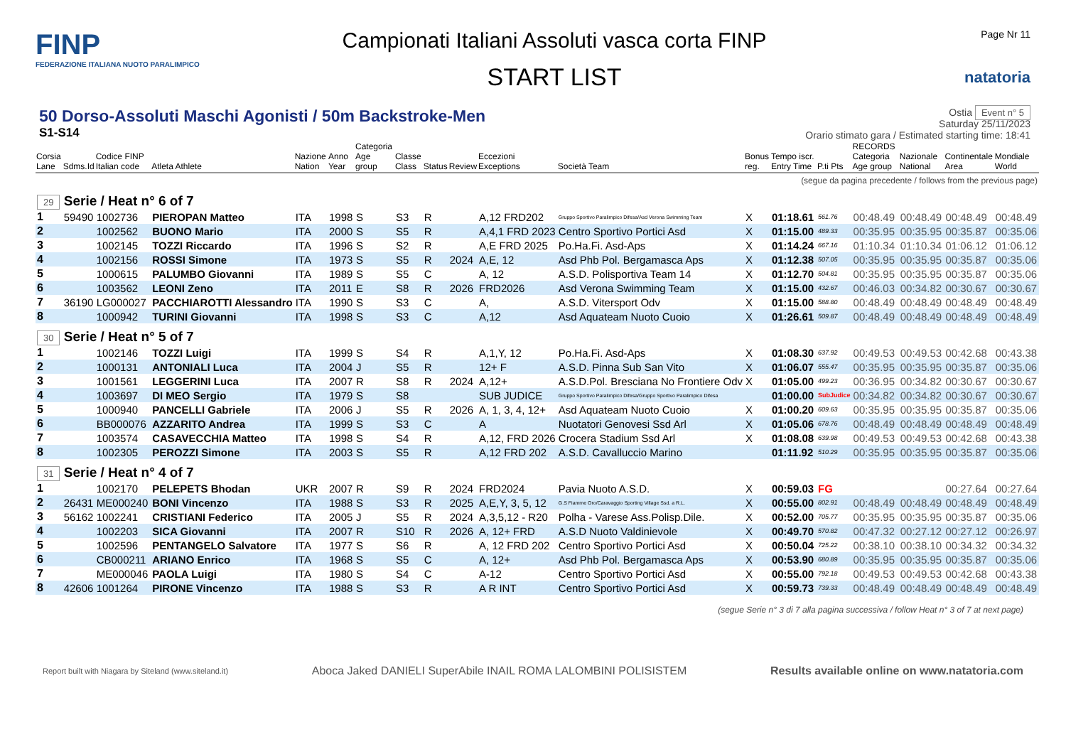FINP
FEDERAZIONE ITALIANA NUOTO PARALIMPICO
Campionati Italiani Assoluti vasca corta FINP
START LIST
Page Nr 11
natatoria
50 Dorso-Assoluti Maschi Agonisti / 50m Backstroke-Men
S1-S14
Ostia Event n° 5
Saturday 25/11/2023
Orario stimato gara / Estimated starting time: 18:41
| Corsia Lane | Sdms.Id | Codice FINP Italian code | Atleta Athlete | Nazione Nation | Anno Year | Categoria Age group | Classe Class | Status | Review | Eccezioni Exceptions | Società Team | Bonus reg. | Tempo iscr. Entry Time | P.ti Pts | RECORDS Categoria Age group | Nazionale National | Continentale Area | Mondiale World |
| --- | --- | --- | --- | --- | --- | --- | --- | --- | --- | --- | --- | --- | --- | --- | --- | --- | --- | --- |
| (segue da pagina precedente / follows from the previous page) | | | | | | | | | | | | | | | | | | |
| 29 Serie / Heat n° 6 of 7 | | | | | | | | | | | | | | | | | | |
| 1 | 59490 | 1002736 | PIEROPAN Matteo | ITA | 1998 | S | S3 | R | | A,12 FRD202 | Gruppo Sportivo Paralimpico Difesa/Asd Verona Swimming Team | X | 01:18.61 | 561.76 | 00:48.49 | 00:48.49 | 00:48.49 | 00:48.49 |
| 2 | | 1002562 | BUONO Mario | ITA | 2000 | S | S5 | R | | A,4,1 FRD 2023 | Centro Sportivo Portici Asd | X | 01:15.00 | 489.33 | 00:35.95 | 00:35.95 | 00:35.87 | 00:35.06 |
| 3 | | 1002145 | TOZZI Riccardo | ITA | 1996 | S | S2 | R | | A,E FRD 2025 | Po.Ha.Fi. Asd-Aps | X | 01:14.24 | 667.16 | 01:10.34 | 01:10.34 | 01:06.12 | 01:06.12 |
| 4 | | 1002156 | ROSSI Simone | ITA | 1973 | S | S5 | R | 2024 | A,E, 12 | Asd Phb Pol. Bergamasca Aps | X | 01:12.38 | 507.05 | 00:35.95 | 00:35.95 | 00:35.87 | 00:35.06 |
| 5 | | 1000615 | PALUMBO Giovanni | ITA | 1989 | S | S5 | C | | A, 12 | A.S.D. Polisportiva Team 14 | X | 01:12.70 | 504.81 | 00:35.95 | 00:35.95 | 00:35.87 | 00:35.06 |
| 6 | | 1003562 | LEONI Zeno | ITA | 2011 | E | S8 | R | 2026 | FRD2026 | Asd Verona Swimming Team | X | 01:15.00 | 432.67 | 00:46.03 | 00:34.82 | 00:30.67 | 00:30.67 |
| 7 | 36190 | LG000027 | PACCHIAROTTI Alessandro | ITA | 1990 | S | S3 | C | | A, | A.S.D. Vitersport Odv | X | 01:15.00 | 588.80 | 00:48.49 | 00:48.49 | 00:48.49 | 00:48.49 |
| 8 | | 1000942 | TURINI Giovanni | ITA | 1998 | S | S3 | C | | A,12 | Asd Aquateam Nuoto Cuoio | X | 01:26.61 | 509.87 | 00:48.49 | 00:48.49 | 00:48.49 | 00:48.49 |
| 30 Serie / Heat n° 5 of 7 | | | | | | | | | | | | | | | | | | |
| 1 | | 1002146 | TOZZI Luigi | ITA | 1999 | S | S4 | R | | A,1,Y, 12 | Po.Ha.Fi. Asd-Aps | X | 01:08.30 | 637.92 | 00:49.53 | 00:49.53 | 00:42.68 | 00:43.38 |
| 2 | | 1000131 | ANTONIALI Luca | ITA | 2004 | J | S5 | R | | 12+ F | A.S.D. Pinna Sub San Vito | X | 01:06.07 | 555.47 | 00:35.95 | 00:35.95 | 00:35.87 | 00:35.06 |
| 3 | | 1001561 | LEGGERINI Luca | ITA | 2007 | R | S8 | R | 2024 | A,12+ | A.S.D.Pol. Bresciana No Frontiere Odv | X | 01:05.00 | 499.23 | 00:36.95 | 00:34.82 | 00:30.67 | 00:30.67 |
| 4 | | 1003697 | DI MEO Sergio | ITA | 1979 | S | S8 | | | SUB JUDICE | Gruppo Sportivo Paralimpico Difesa/Gruppo Sportivo Paralimpico Difesa | | 01:00.00 | SubJudice | 00:34.82 | 00:34.82 | 00:30.67 | 00:30.67 |
| 5 | | 1000940 | PANCELLI Gabriele | ITA | 2006 | J | S5 | R | 2026 | A, 1, 3, 4, 12+ | Asd Aquateam Nuoto Cuoio | X | 01:00.20 | 609.63 | 00:35.95 | 00:35.95 | 00:35.87 | 00:35.06 |
| 6 | | BB000076 | AZZARITO Andrea | ITA | 1999 | S | S3 | C | | A | Nuotatori Genovesi Ssd Arl | X | 01:05.06 | 678.76 | 00:48.49 | 00:48.49 | 00:48.49 | 00:48.49 |
| 7 | | 1003574 | CASAVECCHIA Matteo | ITA | 1998 | S | S4 | R | | A,12, FRD 2026 | Crocera Stadium Ssd Arl | X | 01:08.08 | 639.98 | 00:49.53 | 00:49.53 | 00:42.68 | 00:43.38 |
| 8 | | 1002305 | PEROZZI Simone | ITA | 2003 | S | S5 | R | | A,12 FRD 202 | A.S.D. Cavalluccio Marino | | 01:11.92 | 510.29 | 00:35.95 | 00:35.95 | 00:35.87 | 00:35.06 |
| 31 Serie / Heat n° 4 of 7 | | | | | | | | | | | | | | | | | | |
| 1 | | 1002170 | PELEPETS Bhodan | UKR | 2007 | R | S9 | R | 2024 | FRD2024 | Pavia Nuoto A.S.D. | X | 00:59.03 | FG | | | 00:27.64 | 00:27.64 |
| 2 | 26431 | ME000240 | BONI Vincenzo | ITA | 1988 | S | S3 | R | 2025 | A,E,Y, 3, 5, 12 | G.S Fiamme Oro/Caravaggio Sporting Village Ssd. a R.L. | X | 00:55.00 | 802.91 | 00:48.49 | 00:48.49 | 00:48.49 | 00:48.49 |
| 3 | 56162 | 1002241 | CRISTIANI Federico | ITA | 2005 | J | S5 | R | 2024 | A,3,5,12 - R20 | Polha - Varese Ass.Polisp.Dile. | X | 00:52.00 | 705.77 | 00:35.95 | 00:35.95 | 00:35.87 | 00:35.06 |
| 4 | | 1002203 | SICA Giovanni | ITA | 2007 | R | S10 | R | 2026 | A, 12+ FRD | A.S.D Nuoto Valdinievole | X | 00:49.70 | 570.82 | 00:47.32 | 00:27.12 | 00:27.12 | 00:26.97 |
| 5 | | 1002596 | PENTANGELO Salvatore | ITA | 1977 | S | S6 | R | | A, 12 FRD 202 | Centro Sportivo Portici Asd | X | 00:50.04 | 725.22 | 00:38.10 | 00:38.10 | 00:34.32 | 00:34.32 |
| 6 | | CB000211 | ARIANO Enrico | ITA | 1968 | S | S5 | C | | A, 12+ | Asd Phb Pol. Bergamasca Aps | X | 00:53.90 | 680.89 | 00:35.95 | 00:35.95 | 00:35.87 | 00:35.06 |
| 7 | | ME000046 | PAOLA Luigi | ITA | 1980 | S | S4 | C | | A-12 | Centro Sportivo Portici Asd | X | 00:55.00 | 792.18 | 00:49.53 | 00:49.53 | 00:42.68 | 00:43.38 |
| 8 | 42606 | 1001264 | PIRONE Vincenzo | ITA | 1988 | S | S3 | R | | A R INT | Centro Sportivo Portici Asd | X | 00:59.73 | 739.33 | 00:48.49 | 00:48.49 | 00:48.49 | 00:48.49 |
(segue Serie n° 3 di 7 alla pagina successiva / follow Heat n° 3 of 7 at next page)
Report built with Niagara by Siteland (www.siteland.it) Aboca Jaked DANIELI SuperAbile INAIL ROMA LALOMBINI POLISISTEM Results available online on www.natatoria.com